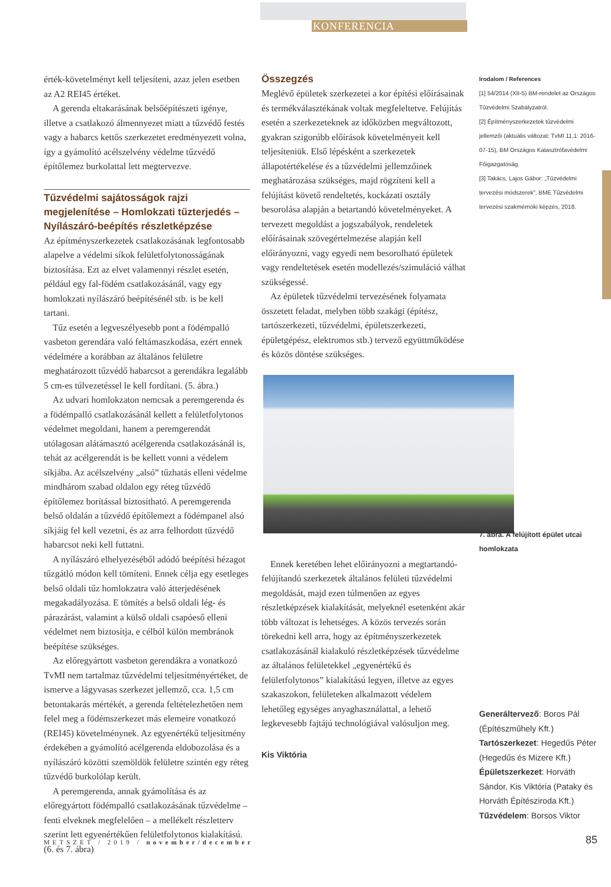KONFERENCIA
érték-követelményt kell teljesíteni, azaz jelen esetben az A2 REI45 értéket.
A gerenda eltakarásának belsőépítészeti igénye, illetve a csatlakozó álmennyezet miatt a tűzvédő festés vagy a habarcs kettős szerkezetet eredményezett volna, így a gyámolító acélszelvény védelme tűzvédő építőlemez burkolattal lett megtervezve.
Tűzvédelmi sajátosságok rajzi megjelenítése – Homlokzati tűzterjedés – Nyílászáró-beépítés részletképzése
Az építményszerkezetek csatlakozásának legfontosabb alapelve a védelmi síkok felületfolytonosságának biztosítása. Ezt az elvet valamennyi részlet esetén, például egy fal-födém csatlakozásánál, vagy egy homlokzati nyílászáró beépítésénél stb. is be kell tartani.
Tűz esetén a legveszélyesebb pont a födémpalló vasbeton gerendára való feltámaszkodása, ezért ennek védelmére a korábban az általános felületre meghatározott tűzvédő habarcsot a gerendákra legalább 5 cm-es túlvezetéssel le kell fordítani. (5. ábra.)
Az udvari homlokzaton nemcsak a peremgerenda és a födémpalló csatlakozásánál kellett a felületfolytonos védelmet megoldani, hanem a peremgerendát utólagosan alátámasztó acélgerenda csatlakozásánál is, tehát az acélgerendát is be kellett vonni a védelem síkjába. Az acélszelvény „alsó” tűzhatás elleni védelme mindhárom szabad oldalon egy réteg tűzvédő építőlemez borítással biztosítható. A peremgerenda belső oldalán a tűzvédő építőlemezt a födémpanel alsó síkjáig fel kell vezetni, és az arra felhordott tűzvédő habarcsot neki kell futtatni.
A nyílászáró elhelyezéséből adódó beépítési hézagot tűzgátló módon kell tömíteni. Ennek célja egy esetleges belső oldali tűz homlokzatra való átterjedésének megakadályozása. E tömítés a belső oldali lég- és párazárást, valamint a külső oldali csapóeső elleni védelmet nem biztosítja, e célból külön membránok beépítése szükséges.
Az előregyártott vasbeton gerendákra a vonatkozó TvMI nem tartalmaz tűzvédelmi teljesítményértéket, de ismerve a lágyvasas szerkezet jellemző, cca. 1,5 cm betontakarás mértékét, a gerenda feltételezhetően nem felel meg a födémszerkezet más elemeire vonatkozó (REI45) követelménynek. Az egyenértékű teljesítmény érdekében a gyámolító acélgerenda eldobozolása és a nyílászáró közötti szemöldök felületre szintén egy réteg tűzvédő burkolólap került.
A peremgerenda, annak gyámolítása és az előregyártott födémpalló csatlakozásának tűzvédelme – fenti elveknek megfelelően – a mellékelt részletterv szerint lett egyenértékűen felületfolytonos kialakítású. (6. és 7. ábra)
Összegzés
Meglévő épületek szerkezetei a kor építési előírásainak és termékválasztékának voltak megfeleltetve. Felújítás esetén a szerkezeteknek az időközben megváltozott, gyakran szigorúbb előírások követelményeit kell teljesíteniük. Első lépésként a szerkezetek állapotértékelése és a tűzvédelmi jellemzőinek meghatározása szükséges, majd rögzíteni kell a felújítást követő rendeltetés, kockázati osztály besorolása alapján a betartandó követelményeket. A tervezett megoldást a jogszabályok, rendeletek előírásainak szövegértelmezése alapján kell előirányozni, vagy egyedi nem besorolható épületek vagy rendeltetések esetén modellezés/szimuláció válhat szükségessé.
Az épületek tűzvédelmi tervezésének folyamata összetett feladat, melyben több szakági (építész, tartószerkezeti, tűzvédelmi, épületszerkezeti, épületgépész, elektromos stb.) tervező együttműködése és közös döntése szükséges.
Ennek keretében lehet előirányozni a megtartandó-felújítandó szerkezetek általános felületi tűzvédelmi megoldását, majd ezen túlmenően az egyes részletképzések kialakítását, melyeknél esetenként akár több változat is lehetséges. A közös tervezés során törekedni kell arra, hogy az építményszerkezetek csatlakozásánál kialakuló részletképzések tűzvédelme az általános felületekkel „egyenértékű és felületfolytonos” kialakítású legyen, illetve az egyes szakaszokon, felületeken alkalmazott védelem lehetőleg egységes anyaghasználattal, a lehető legkevesebb fajtájú technológiával valósuljon meg.
Kis Viktória
Irodalom / References
[1] 54/2014 (XII-5) BM-rendelet az Országos Tűzvédelmi Szabályzatról.
[2] Építményszerkezetek tűzvédelmi jellemzői (aktuális változat: TvMI 11,1: 2016-07-15), BM Országos Katasztrófavédelmi Főigazgatóság.
[3] Takács, Lajos Gábor: „Tűzvédelmi tervezési módszerek”, BME Tűzvédelmi tervezési szakmérnöki képzés, 2018.
7. ábra. A felújított épület utcai homlokzata
Generáltervező: Boros Pál (Építészműhely Kft.)
Tartószerkezet: Hegedűs Péter (Hegedűs és Mizere Kft.)
Épületszerkezet: Horváth Sándor, Kis Viktória (Pataky és Horváth Építésziroda Kft.)
Tűzvédelem: Borsos Viktor
METSZET / 2019 / november/december
85